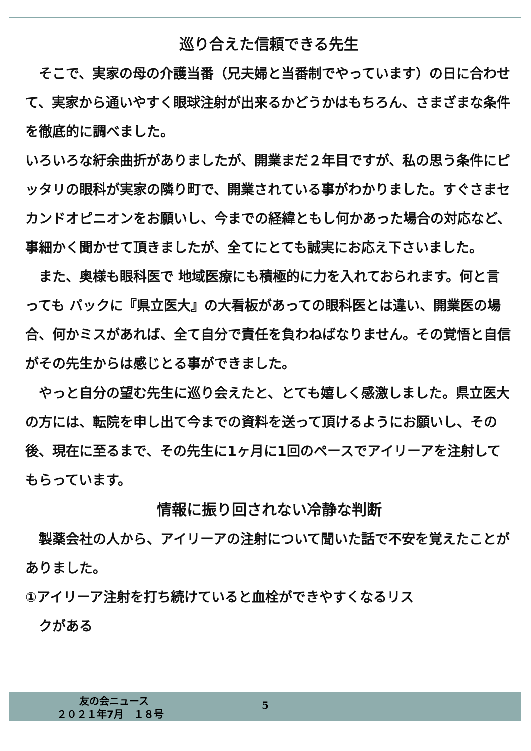巡り合えた信頼できる先生
　そこで、実家の母の介護当番（兄夫婦と当番制でやっています）の日に合わせて、実家から通いやすく眼球注射が出来るかどうかはもちろん、さまざまな条件を徹底的に調べました。
いろいろな紆余曲折がありましたが、開業まだ２年目ですが、私の思う条件にピッタリの眼科が実家の隣り町で、開業されている事がわかりました。すぐさまセカンドオピニオンをお願いし、今までの経緯ともし何かあった場合の対応など、事細かく聞かせて頂きましたが、全てにとても誠実にお応え下さいました。
　また、奥様も眼科医で 地域医療にも積極的に力を入れておられます。何と言っても バックに『県立医大』の大看板があっての眼科医とは違い、開業医の場合、何かミスがあれば、全て自分で責任を負わねばなりません。その覚悟と自信がその先生からは感じとる事ができました。
　やっと自分の望む先生に巡り会えたと、とても嬉しく感激しました。県立医大の方には、転院を申し出て今までの資料を送って頂けるようにお願いし、その後、現在に至るまで、その先生に1ヶ月に1回のペースでアイリーアを注射してもらっています。
情報に振り回されない冷静な判断
　製薬会社の人から、アイリーアの注射について聞いた話で不安を覚えたことがありました。
①アイリーア注射を打ち続けていると血栓ができやすくなるリス
　クがある
友の会ニュース 5
２０２１年7月　１８号